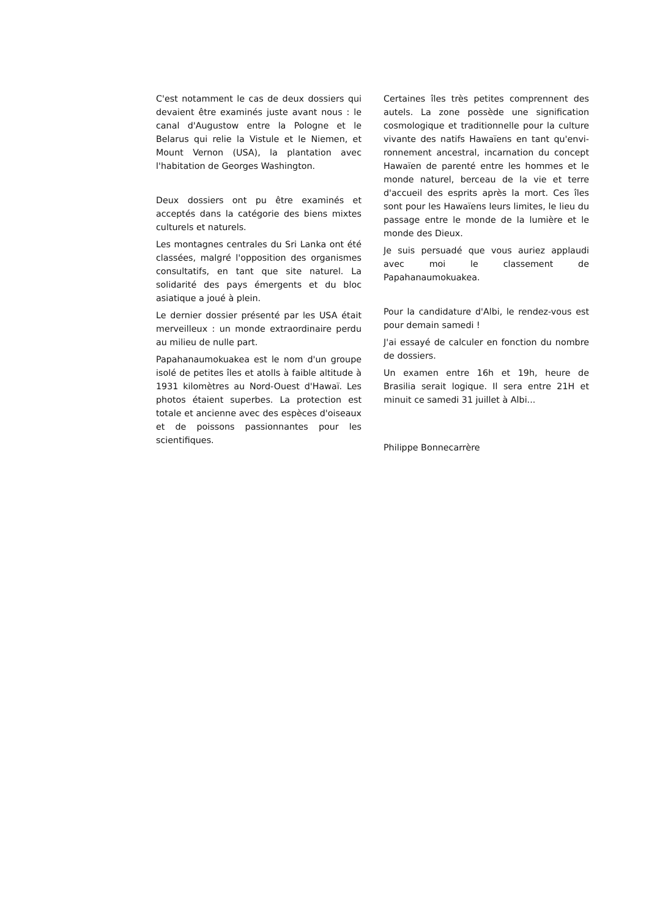C'est notamment le cas de deux dossiers qui devaient être examinés juste avant nous : le canal d'Augustow entre la Pologne et le Belarus qui relie la Vistule et le Niemen, et Mount Vernon (USA), la plantation avec l'habitation de Georges Washington.
Deux dossiers ont pu être examinés et acceptés dans la catégorie des biens mixtes culturels et naturels.
Les montagnes centrales du Sri Lanka ont été classées, malgré l'opposition des organismes consultatifs, en tant que site naturel. La solidarité des pays émergents et du bloc asiatique a joué à plein.
Le dernier dossier présenté par les USA était merveilleux : un monde extraordinaire perdu au milieu de nulle part.
Papahanaumokuakea est le nom d'un groupe isolé de petites îles et atolls à faible altitude à 1931 kilomètres au Nord-Ouest d'Hawaï. Les photos étaient superbes. La protection est totale et ancienne avec des espèces d'oiseaux et de poissons passionnantes pour les scientifiques.
Certaines îles très petites comprennent des autels. La zone possède une signification cosmologique et traditionnelle pour la culture vivante des natifs Hawaïens en tant qu'envi­ronnement ancestral, incarnation du concept Hawaïen de parenté entre les hommes et le monde naturel, berceau de la vie et terre d'accueil des esprits après la mort. Ces îles sont pour les Hawaïens leurs limites, le lieu du passage entre le monde de la lumière et le monde des Dieux.
Je suis persuadé que vous auriez applaudi avec moi le classement de Papahanaumokuakea.
Pour la candidature d'Albi, le rendez-vous est pour demain samedi !
J'ai essayé de calculer en fonction du nombre de dossiers.
Un examen entre 16h et 19h, heure de Brasilia serait logique. Il sera entre 21H et minuit ce samedi 31 juillet à Albi...
Philippe Bonnecarrère